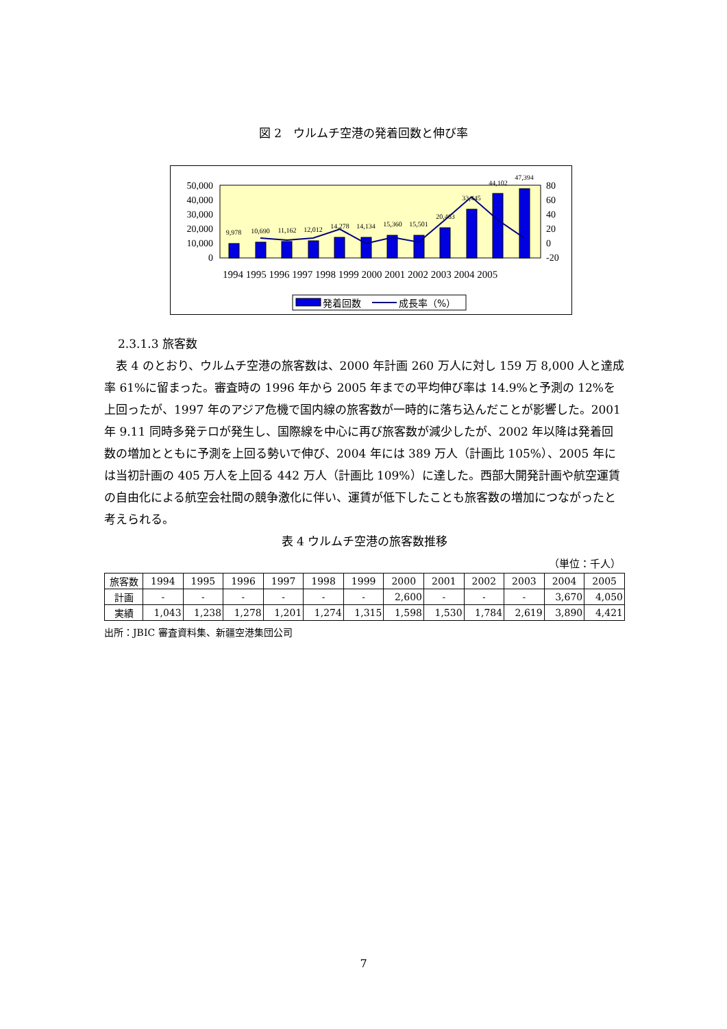図 2　ウルムチ空港の発着回数と伸び率
50,000
40,000
30,000
20,000
10,000
0
80
60
40
20
0
-20
9,978
10,690
11,162
12,012
14,278
14,134
15,360
15,501
20,463
33,445
44,102
47,394
1994 1995 1996 1997 1998 1999 2000 2001 2002 2003 2004 2005
発着回数
成長率（%）
2.3.1.3 旅客数
　表 4 のとおり、ウルムチ空港の旅客数は、2000 年計画 260 万人に対し 159 万 8,000 人と達成率 61%に留まった。審査時の 1996 年から 2005 年までの平均伸び率は 14.9%と予測の 12%を上回ったが、1997 年のアジア危機で国内線の旅客数が一時的に落ち込んだことが影響した。2001 年 9.11 同時多発テロが発生し、国際線を中心に再び旅客数が減少したが、2002 年以降は発着回数の増加とともに予測を上回る勢いで伸び、2004 年には 389 万人（計画比 105%）、2005 年には当初計画の 405 万人を上回る 442 万人（計画比 109%）に達した。西部大開発計画や航空運賃の自由化による航空会社間の競争激化に伴い、運賃が低下したことも旅客数の増加につながったと考えられる。
表 4 ウルムチ空港の旅客数推移
（単位：千人）
| 旅客数 | 1994 | 1995 | 1996 | 1997 | 1998 | 1999 | 2000 | 2001 | 2002 | 2003 | 2004 | 2005 |
| --- | --- | --- | --- | --- | --- | --- | --- | --- | --- | --- | --- | --- |
| 計画 | - | - | - | - | - | - | 2,600 | - | - | - | 3,670 | 4,050 |
| 実績 | 1,043 | 1,238 | 1,278 | 1,201 | 1,274 | 1,315 | 1,598 | 1,530 | 1,784 | 2,619 | 3,890 | 4,421 |
出所：JBIC 審査資料集、新疆空港集団公司
7